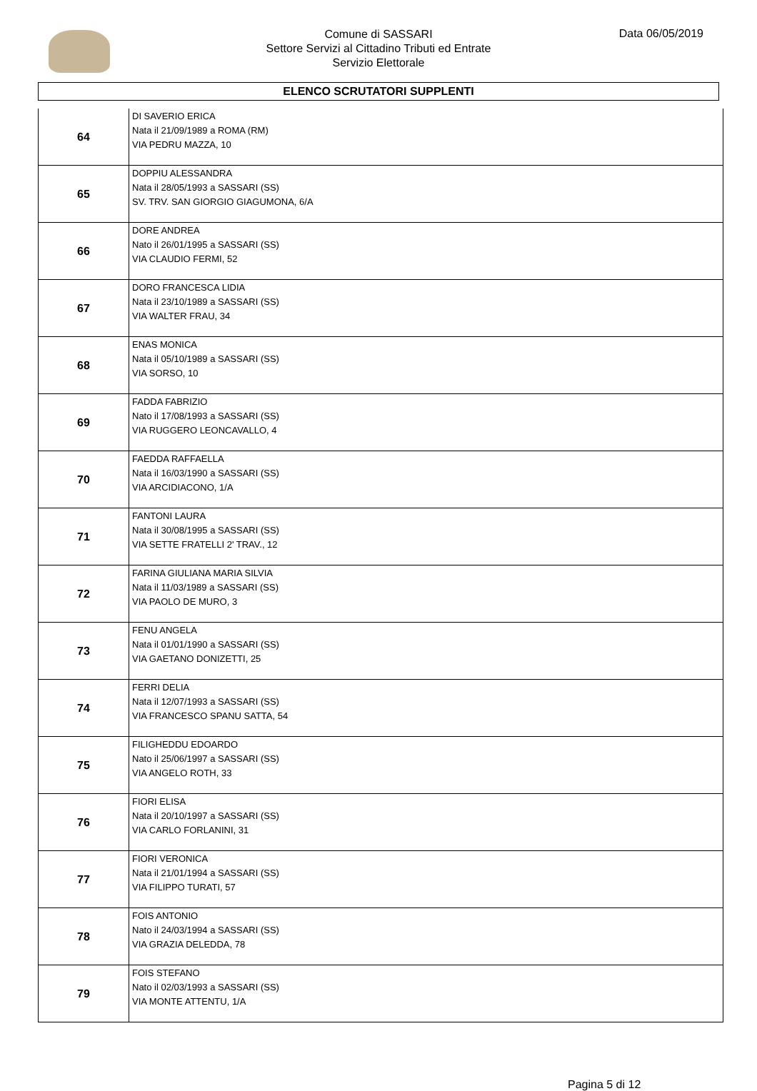Comune di SASSARI
Settore Servizi al Cittadino Tributi ed Entrate
Servizio Elettorale
Data 06/05/2019
ELENCO SCRUTATORI SUPPLENTI
| 64 | DI SAVERIO ERICA Nata il 21/09/1989 a ROMA (RM) VIA PEDRU MAZZA, 10 |
| 65 | DOPPIU ALESSANDRA Nata il 28/05/1993 a SASSARI (SS) SV. TRV. SAN GIORGIO GIAGUMONA, 6/A |
| 66 | DORE ANDREA Nato il 26/01/1995 a SASSARI (SS) VIA CLAUDIO FERMI, 52 |
| 67 | DORO FRANCESCA LIDIA Nata il 23/10/1989 a SASSARI (SS) VIA WALTER FRAU, 34 |
| 68 | ENAS MONICA Nata il 05/10/1989 a SASSARI (SS) VIA SORSO, 10 |
| 69 | FADDA FABRIZIO Nato il 17/08/1993 a SASSARI (SS) VIA RUGGERO LEONCAVALLO, 4 |
| 70 | FAEDDA RAFFAELLA Nata il 16/03/1990 a SASSARI (SS) VIA ARCIDIACONO, 1/A |
| 71 | FANTONI LAURA Nata il 30/08/1995 a SASSARI (SS) VIA SETTE FRATELLI 2' TRAV., 12 |
| 72 | FARINA GIULIANA MARIA SILVIA Nata il 11/03/1989 a SASSARI (SS) VIA PAOLO DE MURO, 3 |
| 73 | FENU ANGELA Nata il 01/01/1990 a SASSARI (SS) VIA GAETANO DONIZETTI, 25 |
| 74 | FERRI DELIA Nata il 12/07/1993 a SASSARI (SS) VIA FRANCESCO SPANU SATTA, 54 |
| 75 | FILIGHEDDU EDOARDO Nato il 25/06/1997 a SASSARI (SS) VIA ANGELO ROTH, 33 |
| 76 | FIORI ELISA Nata il 20/10/1997 a SASSARI (SS) VIA CARLO FORLANINI, 31 |
| 77 | FIORI VERONICA Nata il 21/01/1994 a SASSARI (SS) VIA FILIPPO TURATI, 57 |
| 78 | FOIS ANTONIO Nato il 24/03/1994 a SASSARI (SS) VIA GRAZIA DELEDDA, 78 |
| 79 | FOIS STEFANO Nato il 02/03/1993 a SASSARI (SS) VIA MONTE ATTENTU, 1/A |
Pagina 5 di 12